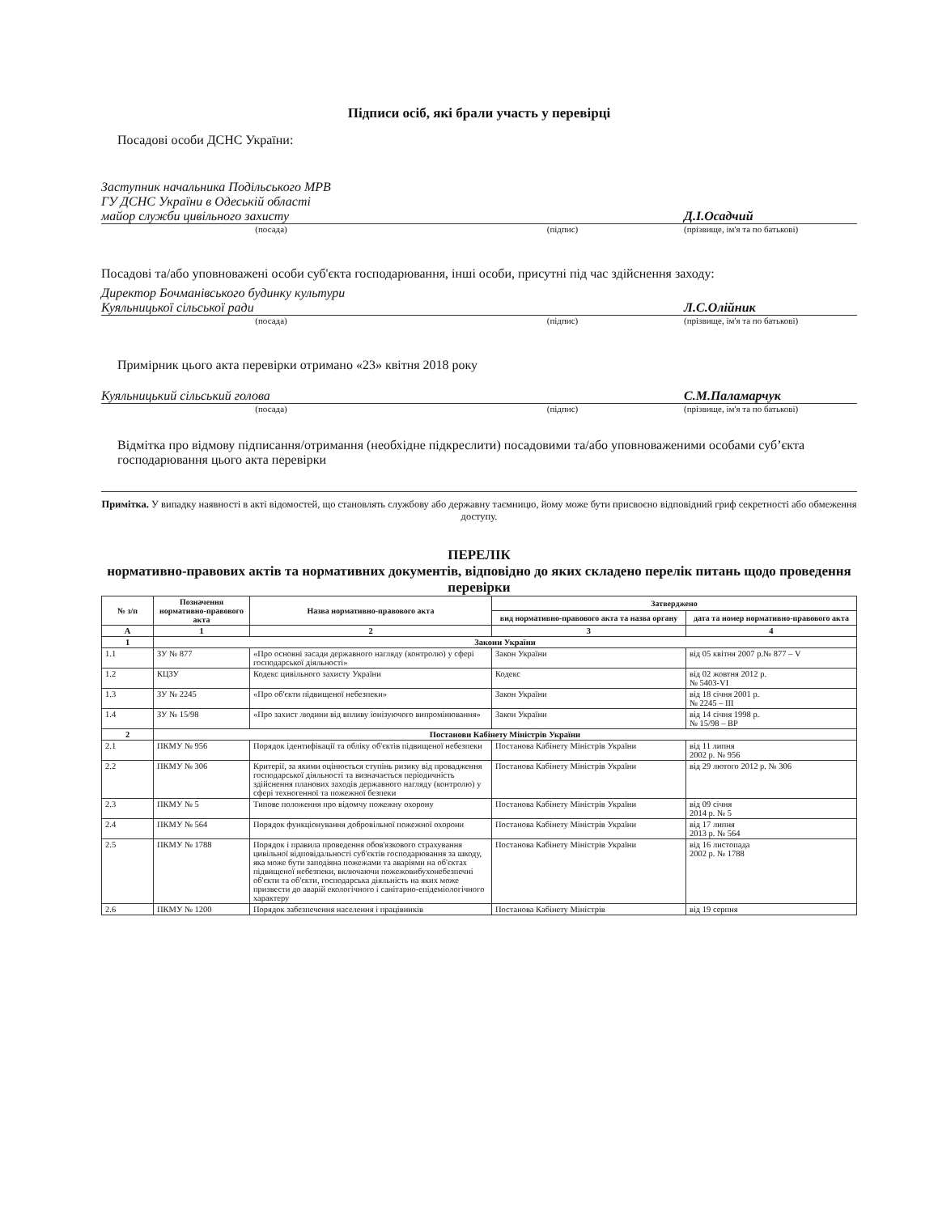Підписи осіб, які брали участь у перевірці
Посадові особи ДСНС України:
Заступник начальника Подільського МРВ
ГУ ДСНС України в Одеській області
майор служби цивільного захисту
Д.І.Осадчий
(посада) (підпис) (прізвище, ім'я та по батькові)
Посадові та/або уповноважені особи суб'єкта господарювання, інші особи, присутні під час здійснення заходу:
Директор Бочманівського будинку культури
Куяльницької сільської ради
Л.С.Олійник
(посада) (підпис) (прізвище, ім'я та по батькові)
Примірник цього акта перевірки отримано «23» квітня 2018 року
Куяльницький сільський голова
С.М.Паламарчук
(посада) (підпис) (прізвище, ім'я та по батькові)
Відмітка про відмову підписання/отримання (необхідне підкреслити) посадовими та/або уповноваженими особами суб’єкта господарювання цього акта перевірки
Примітка. У випадку наявності в акті відомостей, що становлять службову або державну таємницю, йому може бути присвоєно відповідний гриф секретності або обмеження доступу.
ПЕРЕЛІК
нормативно-правових актів та нормативних документів, відповідно до яких складено перелік питань щодо проведення перевірки
| № з/п | Позначення нормативно-правового акта | Назва нормативно-правового акта | Затверджено | |
| --- | --- | --- | --- | --- |
| | | | вид нормативно-правового акта та назва органу | дата та номер нормативно-правового акта |
| А | 1 | 2 | 3 | 4 |
| 1 | Закони України | | | |
| 1.1 | ЗУ № 877 | «Про основні засади державного нагляду (контролю) у сфері господарської діяльності» | Закон України | від 05 квітня 2007 р.№ 877 – V |
| 1.2 | КЦЗУ | Кодекс цивільного захисту України | Кодекс | від 02 жовтня 2012 р. № 5403-VI |
| 1.3 | ЗУ № 2245 | «Про об'єкти підвищеної небезпеки» | Закон України | від 18 січня 2001 р. № 2245 – III |
| 1.4 | ЗУ № 15/98 | «Про захист людини від впливу іонізуючого випромінювання» | Закон України | від 14 січня 1998 р. № 15/98 – ВР |
| 2 | Постанови Кабінету Міністрів України | | | |
| 2.1 | ПКМУ № 956 | Порядок ідентифікації та обліку об'єктів підвищеної небезпеки | Постанова Кабінету Міністрів України | від 11 липня 2002 р. № 956 |
| 2.2 | ПКМУ № 306 | Критерії, за якими оцінюється ступінь ризику від провадження господарської діяльності та визначається періодичність здійснення планових заходів державного нагляду (контролю) у сфері техногенної та пожежної безпеки | Постанова Кабінету Міністрів України | від 29 лютого 2012 р. № 306 |
| 2.3 | ПКМУ № 5 | Типове положення про відомчу пожежну охорону | Постанова Кабінету Міністрів України | від 09 січня 2014 р. № 5 |
| 2.4 | ПКМУ № 564 | Порядок функціонування добровільної пожежної охорони | Постанова Кабінету Міністрів України | від 17 липня 2013 р. № 564 |
| 2.5 | ПКМУ № 1788 | Порядок і правила проведення обов'язкового страхування цивільної відповідальності суб'єктів господарювання за шкоду, яка може бути заподіяна пожежами та аваріями на об'єктах підвищеної небезпеки, включаючи пожежовибухонебезпечні об'єкти та об'єкти, господарська діяльність на яких може призвести до аварій екологічного і санітарно-епідеміологічного характеру | Постанова Кабінету Міністрів України | від 16 листопада 2002 р. № 1788 |
| 2.6 | ПКМУ № 1200 | Порядок забезпечення населення і працівників | Постанова Кабінету Міністрів | від 19 серпня |